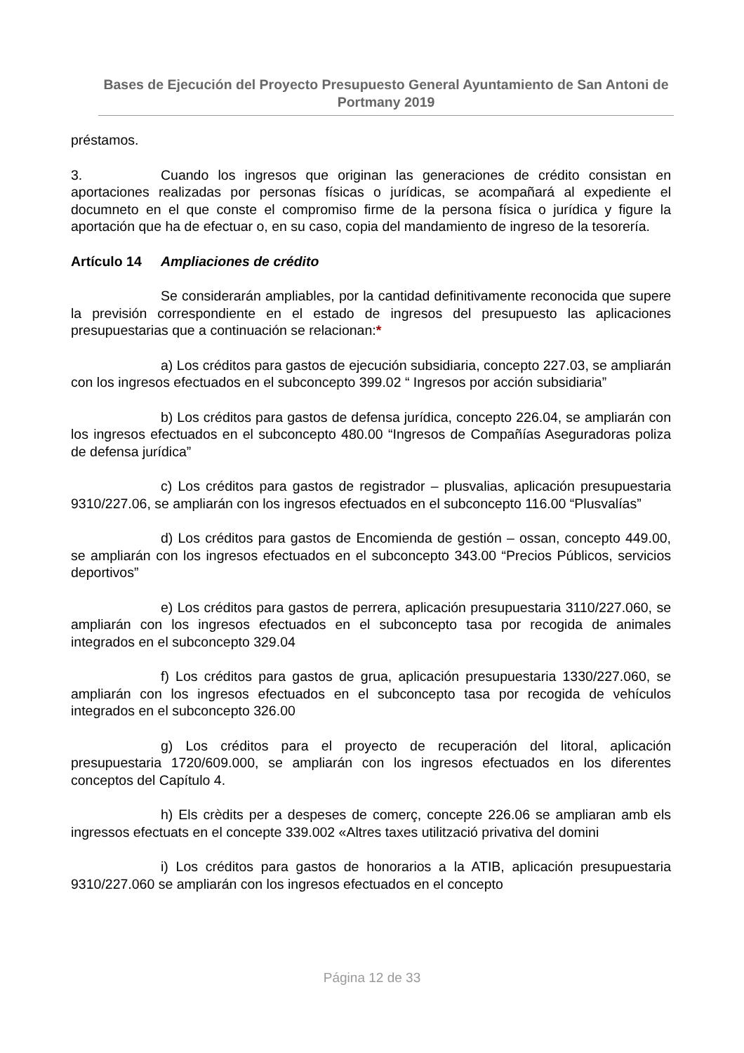Bases de Ejecución del Proyecto Presupuesto General Ayuntamiento de San Antoni de Portmany 2019
préstamos.
3. Cuando los ingresos que originan las generaciones de crédito consistan en aportaciones realizadas por personas físicas o jurídicas, se acompañará al expediente el documneto en el que conste el compromiso firme de la persona física o jurídica y figure la aportación que ha de efectuar o, en su caso, copia del mandamiento de ingreso de la tesorería.
Artículo 14 Ampliaciones de crédito
Se considerarán ampliables, por la cantidad definitivamente reconocida que supere la previsión correspondiente en el estado de ingresos del presupuesto las aplicaciones presupuestarias que a continuación se relacionan:*
a) Los créditos para gastos de ejecución subsidiaria, concepto 227.03, se ampliarán con los ingresos efectuados en el subconcepto 399.02 “ Ingresos por acción subsidiaria”
b) Los créditos para gastos de defensa jurídica, concepto 226.04, se ampliarán con los ingresos efectuados en el subconcepto 480.00 “Ingresos de Compañías Aseguradoras poliza de defensa jurídica”
c) Los créditos para gastos de registrador – plusvalias, aplicación presupuestaria 9310/227.06, se ampliarán con los ingresos efectuados en el subconcepto 116.00 “Plusvalías”
d) Los créditos para gastos de Encomienda de gestión – ossan, concepto 449.00, se ampliarán con los ingresos efectuados en el subconcepto 343.00 “Precios Públicos, servicios deportivos”
e) Los créditos para gastos de perrera, aplicación presupuestaria 3110/227.060, se ampliarán con los ingresos efectuados en el subconcepto tasa por recogida de animales integrados en el subconcepto 329.04
f) Los créditos para gastos de grua, aplicación presupuestaria 1330/227.060, se ampliarán con los ingresos efectuados en el subconcepto tasa por recogida de vehículos integrados en el subconcepto 326.00
g) Los créditos para el proyecto de recuperación del litoral, aplicación presupuestaria 1720/609.000, se ampliarán con los ingresos efectuados en los diferentes conceptos del Capítulo 4.
h) Els crèdits per a despeses de comerç, concepte 226.06 se ampliaran amb els ingressos efectuats en el concepte 339.002 «Altres taxes utilització privativa del domini
i) Los créditos para gastos de honorarios a la ATIB, aplicación presupuestaria 9310/227.060 se ampliarán con los ingresos efectuados en el concepto
Página 12 de 33